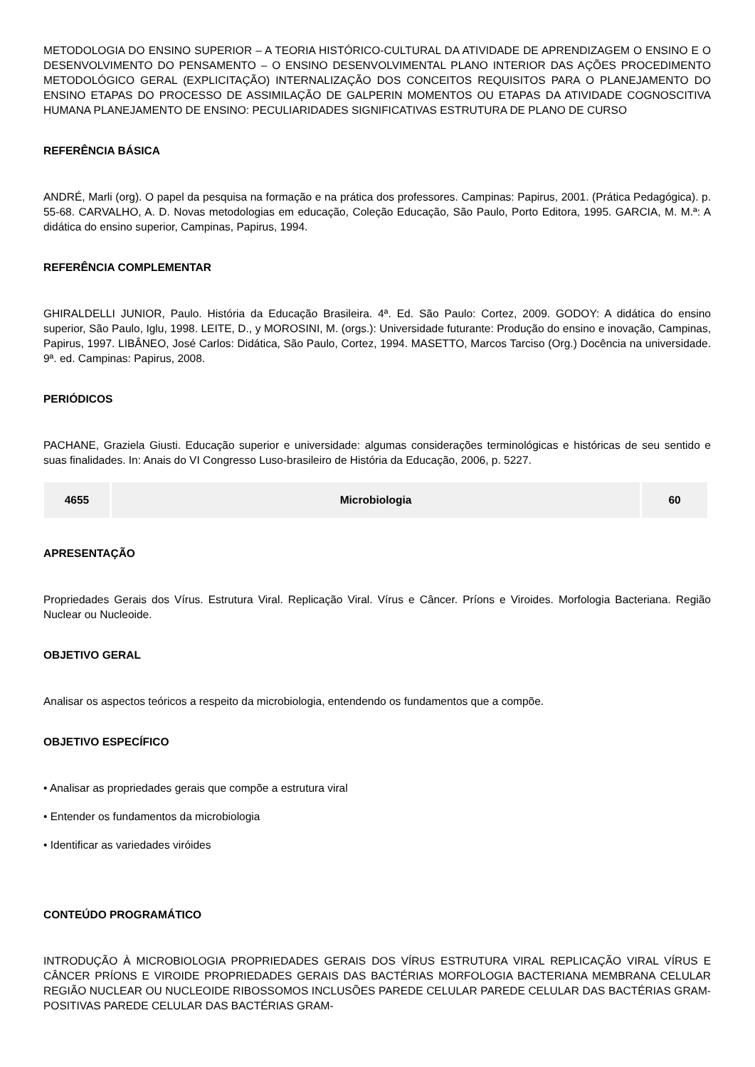METODOLOGIA DO ENSINO SUPERIOR – A TEORIA HISTÓRICO-CULTURAL DA ATIVIDADE DE APRENDIZAGEM O ENSINO E O DESENVOLVIMENTO DO PENSAMENTO – O ENSINO DESENVOLVIMENTAL PLANO INTERIOR DAS AÇÕES PROCEDIMENTO METODOLÓGICO GERAL (EXPLICITAÇÃO) INTERNALIZAÇÃO DOS CONCEITOS REQUISITOS PARA O PLANEJAMENTO DO ENSINO ETAPAS DO PROCESSO DE ASSIMILAÇÃO DE GALPERIN MOMENTOS OU ETAPAS DA ATIVIDADE COGNOSCITIVA HUMANA PLANEJAMENTO DE ENSINO: PECULIARIDADES SIGNIFICATIVAS ESTRUTURA DE PLANO DE CURSO
REFERÊNCIA BÁSICA
ANDRÉ, Marli (org). O papel da pesquisa na formação e na prática dos professores. Campinas: Papirus, 2001. (Prática Pedagógica). p. 55-68. CARVALHO, A. D. Novas metodologias em educação, Coleção Educação, São Paulo, Porto Editora, 1995. GARCIA, M. M.ª: A didática do ensino superior, Campinas, Papirus, 1994.
REFERÊNCIA COMPLEMENTAR
GHIRALDELLI JUNIOR, Paulo. História da Educação Brasileira. 4ª. Ed. São Paulo: Cortez, 2009. GODOY: A didática do ensino superior, São Paulo, Iglu, 1998. LEITE, D., y MOROSINI, M. (orgs.): Universidade futurante: Produção do ensino e inovação, Campinas, Papirus, 1997. LIBÂNEO, José Carlos: Didática, São Paulo, Cortez, 1994. MASETTO, Marcos Tarciso (Org.) Docência na universidade. 9ª. ed. Campinas: Papirus, 2008.
PERIÓDICOS
PACHANE, Graziela Giusti. Educação superior e universidade: algumas considerações terminológicas e históricas de seu sentido e suas finalidades. In: Anais do VI Congresso Luso-brasileiro de História da Educação, 2006, p. 5227.
| 4655 | Microbiologia | 60 |
APRESENTAÇÃO
Propriedades Gerais dos Vírus. Estrutura Viral. Replicação Viral. Vírus e Câncer. Príons e Viroides. Morfologia Bacteriana. Região Nuclear ou Nucleoide.
OBJETIVO GERAL
Analisar os aspectos teóricos a respeito da microbiologia, entendendo os fundamentos que a compõe.
OBJETIVO ESPECÍFICO
• Analisar as propriedades gerais que compõe a estrutura viral
• Entender os fundamentos da microbiologia
• Identificar as variedades viróides
CONTEÚDO PROGRAMÁTICO
INTRODUÇÃO À MICROBIOLOGIA PROPRIEDADES GERAIS DOS VÍRUS ESTRUTURA VIRAL REPLICAÇÃO VIRAL VÍRUS E CÂNCER PRÍONS E VIROIDE PROPRIEDADES GERAIS DAS BACTÉRIAS MORFOLOGIA BACTERIANA MEMBRANA CELULAR REGIÃO NUCLEAR OU NUCLEOIDE RIBOSSOMOS INCLUSÕES PAREDE CELULAR PAREDE CELULAR DAS BACTÉRIAS GRAM-POSITIVAS PAREDE CELULAR DAS BACTÉRIAS GRAM-